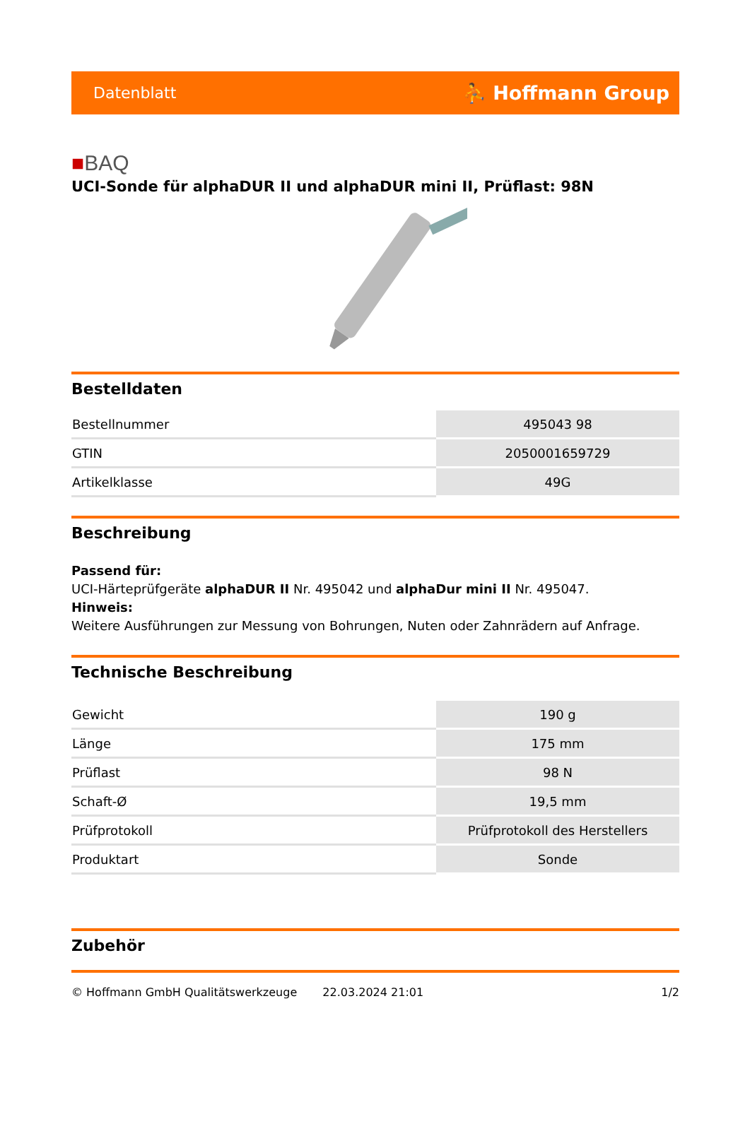Datenblatt ⛹ Hoffmann Group
■BAQ
UCI-Sonde für alphaDUR II und alphaDUR mini II, Prüflast: 98N
Bestelldaten
| Bestellnummer | 495043 98 |
| GTIN | 2050001659729 |
| Artikelklasse | 49G |
Beschreibung
Passend für:
UCI-Härteprüfgeräte alphaDUR II Nr. 495042 und alphaDur mini II Nr. 495047.
Hinweis:
Weitere Ausführungen zur Messung von Bohrungen, Nuten oder Zahnrädern auf Anfrage.
Technische Beschreibung
| Gewicht | 190 g |
| Länge | 175 mm |
| Prüflast | 98 N |
| Schaft-Ø | 19,5 mm |
| Prüfprotokoll | Prüfprotokoll des Herstellers |
| Produktart | Sonde |
Zubehör
© Hoffmann GmbH Qualitätswerkzeuge 22.03.2024 21:01 1/2